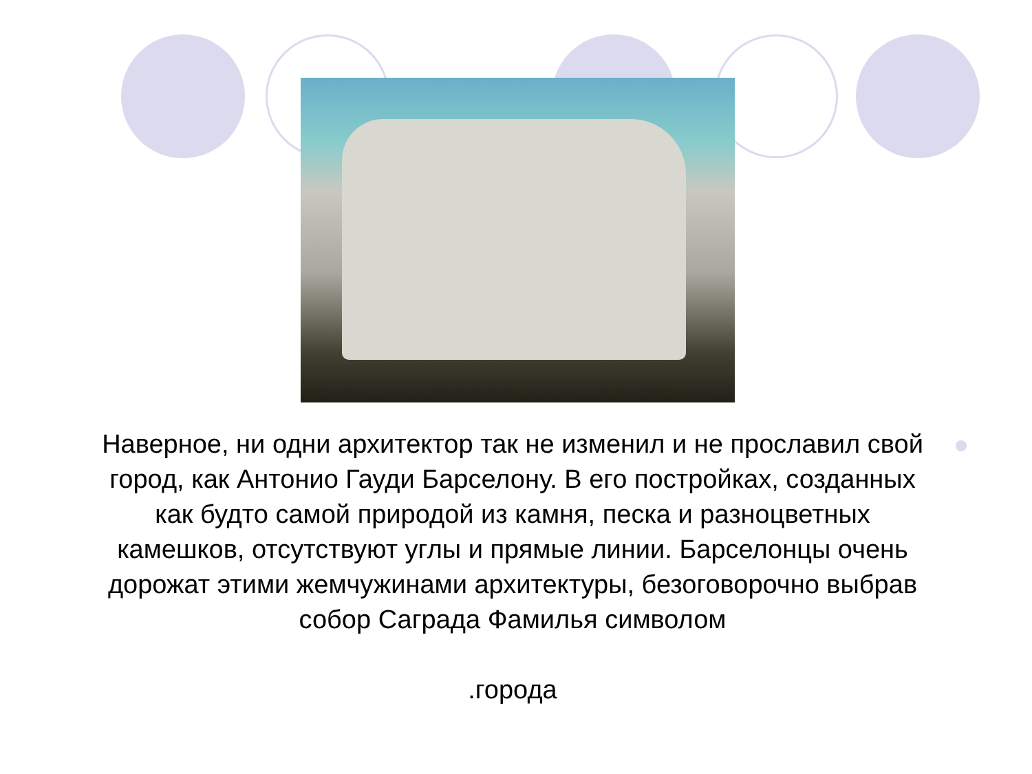Наверное, ни одни архитектор так не изменил и не прославил свой город, как Антонио Гауди Барселону. В его постройках, созданных как будто самой природой из камня, песка и разноцветных камешков, отсутствуют углы и прямые линии. Барселонцы очень дорожат этими жемчужинами архитектуры, безоговорочно выбрав собор Саграда Фамилья символом
.города